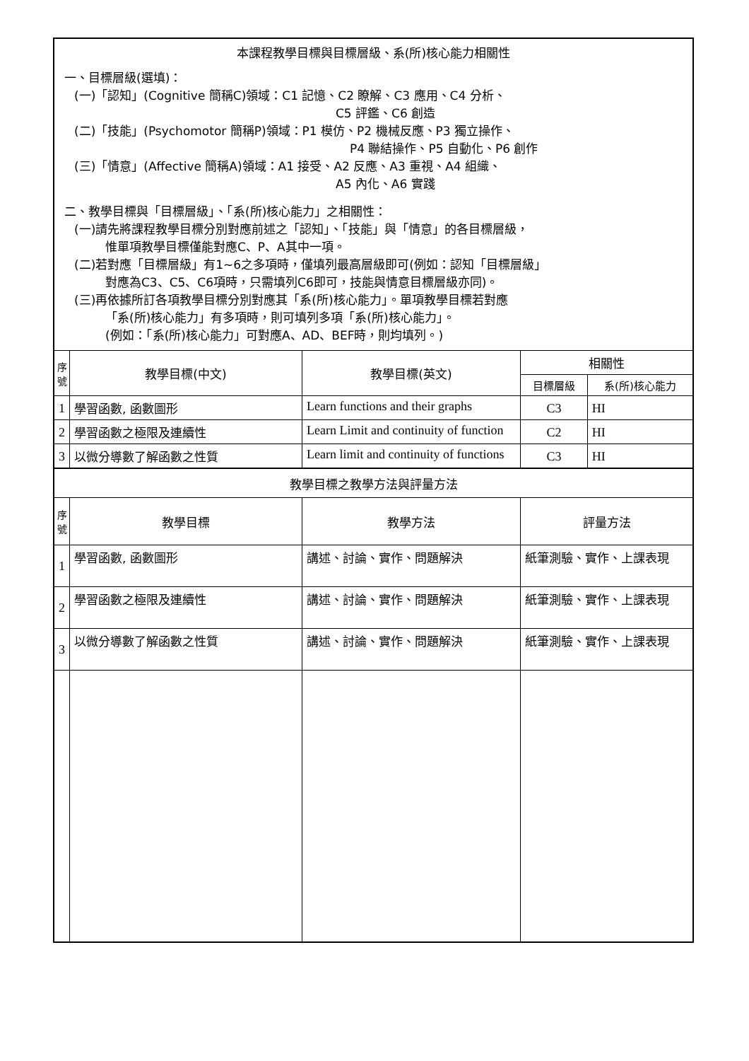| 本課程教學目標與目標層級、系(所)核心能力相關性 一、目標層級(選填)： (一)「認知」(Cognitive 簡稱C)領域：C1 記憶、C2 瞭解、C3 應用、C4 分析、 C5 評鑑、C6 創造 (二)「技能」(Psychomotor 簡稱P)領域：P1 模仿、P2 機械反應、P3 獨立操作、 P4 聯結操作、P5 自動化、P6 創作 (三)「情意」(Affective 簡稱A)領域：A1 接受、A2 反應、A3 重視、A4 組織、 A5 內化、A6 實踐 二、教學目標與「目標層級」、「系(所)核心能力」之相關性： (一)請先將課程教學目標分別對應前述之「認知」、「技能」與「情意」的各目標層級， 惟單項教學目標僅能對應C、P、A其中一項。 (二)若對應「目標層級」有1~6之多項時，僅填列最高層級即可(例如：認知「目標層級」 對應為C3、C5、C6項時，只需填列C6即可，技能與情意目標層級亦同)。 (三)再依據所訂各項教學目標分別對應其「系(所)核心能力」。單項教學目標若對應 「系(所)核心能力」有多項時，則可填列多項「系(所)核心能力」。 (例如：「系(所)核心能力」可對應A、AD、BEF時，則均填列。) | | | | |
| 序 號 | 教學目標(中文) | 教學目標(英文) | 相關性 | |
| | | | 目標層級 | 系(所)核心能力 |
| 1 | 學習函數, 函數圖形 | Learn functions and their graphs | C3 | HI |
| 2 | 學習函數之極限及連續性 | Learn Limit and continuity of function | C2 | HI |
| 3 | 以微分導數了解函數之性質 | Learn limit and continuity of functions | C3 | HI |
| 教學目標之教學方法與評量方法 | | | | |
| 序 號 | 教學目標 | 教學方法 | 評量方法 | |
| 1 | 學習函數, 函數圖形 | 講述、討論、實作、問題解決 | 紙筆測驗、實作、上課表現 | |
| 2 | 學習函數之極限及連續性 | 講述、討論、實作、問題解決 | 紙筆測驗、實作、上課表現 | |
| 3 | 以微分導數了解函數之性質 | 講述、討論、實作、問題解決 | 紙筆測驗、實作、上課表現 | |